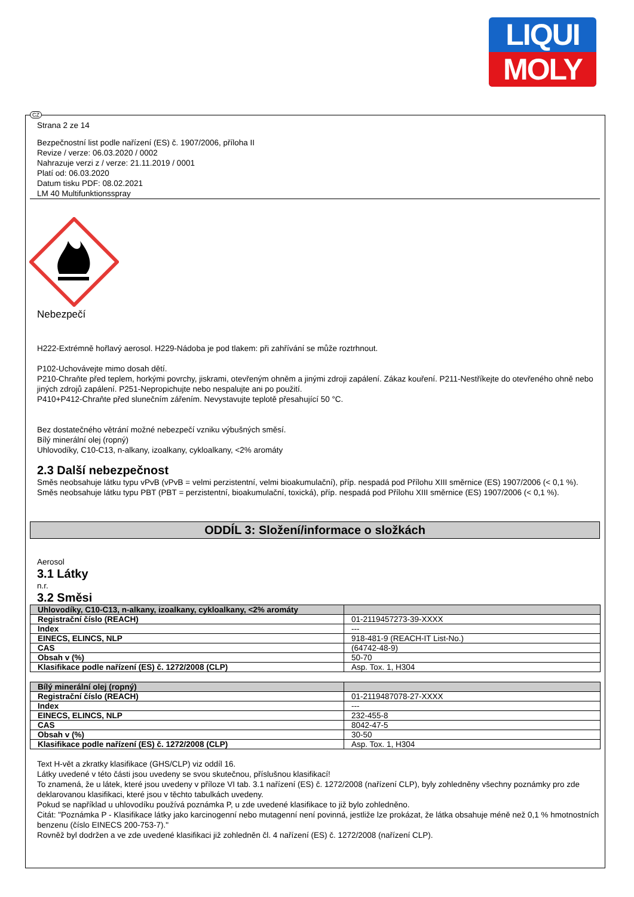LIQUI
MOLY
Strana 2 ze 14
Bezpečnostní list podle nařízení (ES) č. 1907/2006, příloha II
Revize / verze: 06.03.2020 / 0002
Nahrazuje verzi z / verze: 21.11.2019 / 0001
Platí od: 06.03.2020
Datum tisku PDF: 08.02.2021
LM 40 Multifunktionsspray
Nebezpečí
H222-Extrémně hořlavý aerosol. H229-Nádoba je pod tlakem: při zahřívání se může roztrhnout.
P102-Uchovávejte mimo dosah dětí.
P210-Chraňte před teplem, horkými povrchy, jiskrami, otevřeným ohněm a jinými zdroji zapálení. Zákaz kouření. P211-Nestříkejte do otevřeného ohně nebo jiných zdrojů zapálení. P251-Nepropichujte nebo nespalujte ani po použití.
P410+P412-Chraňte před slunečním zářením. Nevystavujte teplotě přesahující 50 °C.
Bez dostatečného větrání možné nebezpečí vzniku výbušných směsí.
Bílý minerální olej (ropný)
Uhlovodíky, C10-C13, n-alkany, izoalkany, cykloalkany, <2% aromáty
2.3 Další nebezpečnost
Směs neobsahuje látku typu vPvB (vPvB = velmi perzistentní, velmi bioakumulační), příp. nespadá pod Přílohu XIII směrnice (ES) 1907/2006 (< 0,1 %).
Směs neobsahuje látku typu PBT (PBT = perzistentní, bioakumulační, toxická), příp. nespadá pod Přílohu XIII směrnice (ES) 1907/2006 (< 0,1 %).
ODDÍL 3: Složení/informace o složkách
Aerosol
3.1 Látky
n.r.
3.2 Směsi
| Uhlovodíky, C10-C13, n-alkany, izoalkany, cykloalkany, <2% aromáty | |
| --- | --- |
| Registrační číslo (REACH) | 01-2119457273-39-XXXX |
| Index | --- |
| EINECS, ELINCS, NLP | 918-481-9 (REACH-IT List-No.) |
| CAS | (64742-48-9) |
| Obsah v (%) | 50-70 |
| Klasifikace podle nařízení (ES) č. 1272/2008 (CLP) | Asp. Tox. 1, H304 |
| Bílý minerální olej (ropný) | |
| --- | --- |
| Registrační číslo (REACH) | 01-2119487078-27-XXXX |
| Index | --- |
| EINECS, ELINCS, NLP | 232-455-8 |
| CAS | 8042-47-5 |
| Obsah v (%) | 30-50 |
| Klasifikace podle nařízení (ES) č. 1272/2008 (CLP) | Asp. Tox. 1, H304 |
Text H-vět a zkratky klasifikace (GHS/CLP) viz oddíl 16.
Látky uvedené v této části jsou uvedeny se svou skutečnou, příslušnou klasifikací!
To znamená, že u látek, které jsou uvedeny v příloze VI tab. 3.1 nařízení (ES) č. 1272/2008 (nařízení CLP), byly zohledněny všechny poznámky pro zde deklarovanou klasifikaci, které jsou v těchto tabulkách uvedeny.
Pokud se například u uhlovodíku používá poznámka P, u zde uvedené klasifikace to již bylo zohledněno.
Citát: "Poznámka P - Klasifikace látky jako karcinogenní nebo mutagenní není povinná, jestliže lze prokázat, že látka obsahuje méně než 0,1 % hmotnostních benzenu (číslo EINECS 200-753-7)."
Rovněž byl dodržen a ve zde uvedené klasifikaci již zohledněn čl. 4 nařízení (ES) č. 1272/2008 (nařízení CLP).
CZ